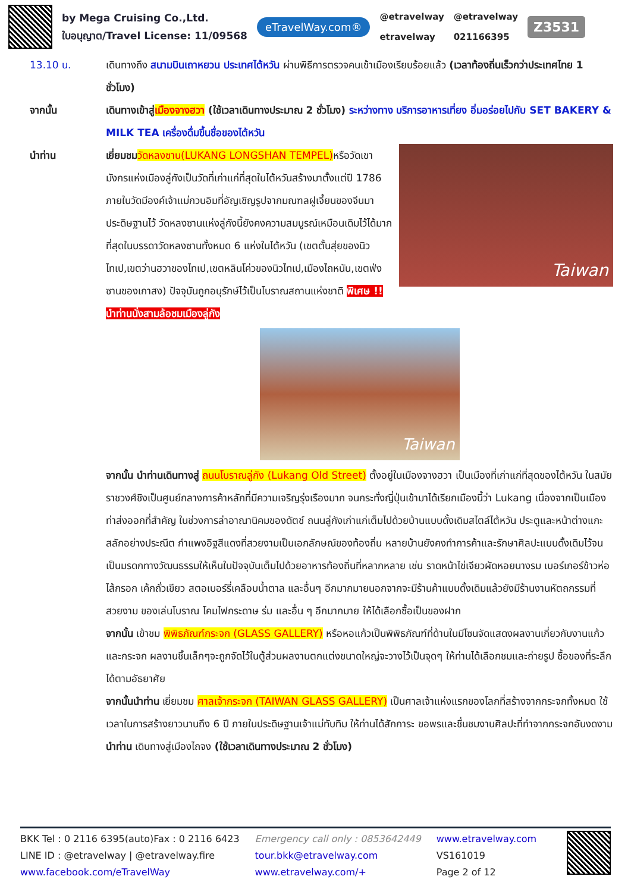by Mega Cruising Co.,Ltd.
ใบอนุญาต/Travel License: 11/09568
eTravelWay.com®
@etravelway
etravelway
@etravelway
021166395
Z3531
13.10 น. เดินทางถึง สนามบินเถาหยวน ประเทศไต้หวัน ผ่านพิธีการตรวจคนเข้าเมืองเรียบร้อยแล้ว (เวลาท้องถิ่นเร็วกว่าประเทศไทย 1 ชั่วโมง)
จากนั้น เดินทางเข้าสู่เมืองจางฮวา (ใช้เวลาเดินทางประมาณ 2 ชั่วโมง) ระหว่างทาง บริการอาหารเที่ยง อิ่มอร่อยไปกับ SET BAKERY & MILK TEA เครื่องดื่มขึ้นชื่อของไต้หวัน
นำท่าน
Taiwan
เยี่ยมชม วัดหลงซาน(LUKANG LONGSHAN TEMPEL) หรือวัดเขามังกรแห่งเมืองลู่กังเป็นวัดที่เก่าแก่ที่สุดในไต้หวันสร้างมาตั้งแต่ปี 1786 ภายในวัดมีองค์เจ้าแม่กวนอิมที่อัญเชิญรูปจากมณฑลฝูเจี้ยนของจีนมาประดิษฐานไว้ วัดหลงซานแห่งลู่กังนี้ยังคงความสมบูรณ์เหมือนเดิมไว้ได้มากที่สุดในบรรดาวัดหลงซานทั้งหมด 6 แห่งในไต้หวัน (เขตตั้นสุ่ยของนิวไทเป,เขตว่านฮวาของไทเป,เขตหลินโค่วของนิวไทเป,เมืองไถหนัน,เขตฟ่งซานของเกาสง) ปัจจุบันถูกอนุรักษ์ไว้เป็นโบราณสถานแห่งชาติ พิเศษ !! นำท่านนั่งสามล้อชมเมืองลู่กัง
Taiwan
จากนั้น นำท่านเดินทางสู่ ถนนโบราณลู่กัง (Lukang Old Street) ตั้งอยู่ในเมืองจางฮวา เป็นเมืองที่เก่าแก่ที่สุดของไต้หวัน ในสมัยราชวงศ์ชิงเป็นศูนย์กลางการค้าหลักที่มีความเจริญรุ่งเรืองมาก จนกระทั่งญี่ปุ่นเข้ามาได้เรียกเมืองนี้ว่า Lukang เนื่องจากเป็นเมืองท่าส่งออกที่สำคัญ ในช่วงการล่าอาณานิคมของดัตช์ ถนนลู่กังเก่าแก่เต็มไปด้วยบ้านแบบดั้งเดิมสไตล์ไต้หวัน ประตูและหน้าต่างแกะสลักอย่างประณีต กำแพงอิฐสีแดงที่สวยงามเป็นเอกลักษณ์ของท้องถิ่น หลายบ้านยังคงทำการค้าและรักษาศิลปะแบบดั้งเดิมไว้จนเป็นมรดกทางวัฒนธรรมให้เห็นในปัจจุบันเต็มไปด้วยอาหารท้องถิ่นที่หลากหลาย เช่น ราดหน้าไข่เจียวผัดหอยนางรม เบอร์เกอร์ข้าวห่อไส้กรอก เค้กถั่วเขียว สตอเบอร์รี่เคลือบน้ำตาล และอื่นๆ อีกมากมายนอกจากจะมีร้านค้าแบบดั้งเดิมแล้วยังมีร้านงานหัตถกรรมที่สวยงาม ของเล่นโบราณ โคมไฟกระดาษ ร่ม และอื่น ๆ อีกมากมาย ให้ได้เลือกซื้อเป็นของฝาก
จากนั้น เข้าชม พิพิธภัณฑ์กระจก (GLASS GALLERY) หรือหอแก้วเป็นพิพิธภัณฑ์ที่ด้านในมีโซนจัดแสดงผลงานเกี่ยวกับงานแก้วและกระจก ผลงานชิ้นเล็กๆจะถูกจัดไว้ในตู้ส่วนผลงานตกแต่งขนาดใหญ่จะวางไว้เป็นจุดๆ ให้ท่านได้เลือกชมและถ่ายรูป ซื้อของที่ระลึกได้ตามอัธยาศัย
จากนั้นนำท่าน เยี่ยมชม ศาลเจ้ากระจก (TAIWAN GLASS GALLERY) เป็นศาลเจ้าแห่งแรกของโลกที่สร้างจากกระจกทั้งหมด ใช้เวลาในการสร้างยาวนานถึง 6 ปี ภายในประดิษฐานเจ้าแม่ทับทิม ให้ท่านได้สักการะ ขอพรและชื่นชมงานศิลปะที่ทำจากกระจกอันงดงาม
นำท่าน เดินทางสู่เมืองไถจง (ใช้เวลาเดินทางประมาณ 2 ชั่วโมง)
BKK Tel : 0 2116 6395(auto)Fax : 0 2116 6423
LINE ID : @etravelway | @etravelway.fire
www.facebook.com/eTravelWay
Emergency call only : 0853642449
tour.bkk@etravelway.com
www.etravelway.com/+
www.etravelway.com
VS161019
Page 2 of 12